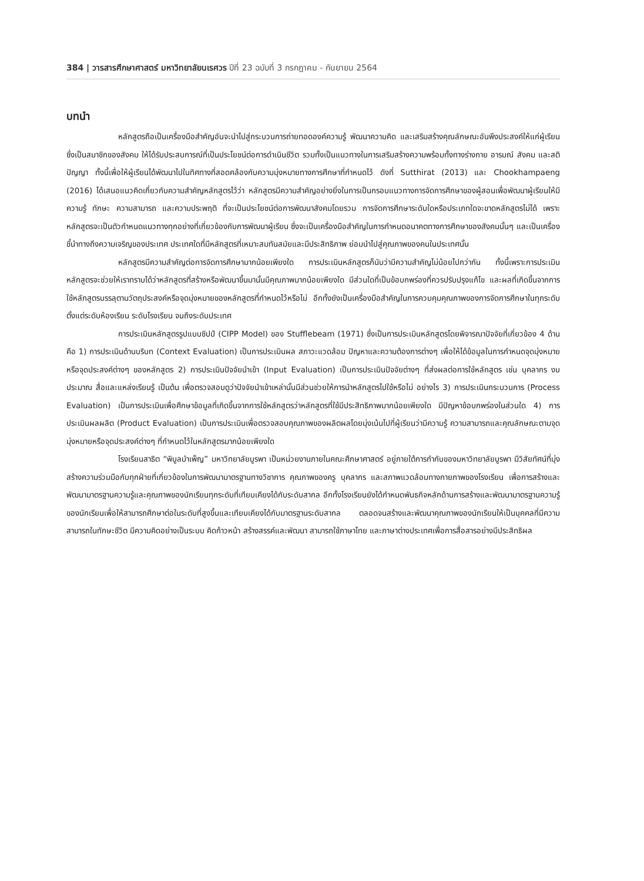384 | วารสารศึกษาศาสตร์ มหาวิทยาลัยนเรศวร ปีที่ 23 ฉบับที่ 3 กรกฎาคม - กันยายน 2564
บทนำ
หลักสูตรถือเป็นเครื่องมือสำคัญอันจะนำไปสู่กระบวนการถ่ายทอดองค์ความรู้ พัฒนาความคิด และเสริมสร้างคุณลักษณะอันพึงประสงค์ให้แก่ผู้เรียน ซึ่งเป็นสมาชิกของสังคม ให้ได้รับประสบการณ์ที่เป็นประโยชน์ต่อการดำเนินชีวิต รวมทั้งเป็นแนวทางในการเสริมสร้างความพร้อมทั้งทางร่างกาย อารมณ์ สังคม และสติปัญญา ทั้งนี้เพื่อให้ผู้เรียนได้พัฒนาไปในทิศทางที่สอดคล้องกับความมุ่งหมายทางการศึกษาที่กำหนดไว้ ดังที่ Sutthirat (2013) และ Chookhampaeng (2016) ได้เสนอแนวคิดเกี่ยวกับความสำคัญหลักสูตรไว้ว่า หลักสูตรมีความสำคัญอย่างยิ่งในการเป็นกรอบแนวทางการจัดการศึกษาของผู้สอนเพื่อพัฒนาผู้เรียนให้มีความรู้ ทักษะ ความสามารถ และความประพฤติ ที่จะเป็นประโยชน์ต่อการพัฒนาสังคมโดยรวม การจัดการศึกษาระดับใดหรือประเภทใดจะขาดหลักสูตรไม่ได้ เพราะหลักสูตรจะเป็นตัวกำหนดแนวทางทุกอย่างที่เกี่ยวข้องกับการพัฒนาผู้เรียน ซึ่งจะเป็นเครื่องมือสำคัญในการกำหนดอนาคตทางการศึกษาของสังคมนั้นๆ และเป็นเครื่องชี้นำทางถึงความเจริญของประเทศ ประเทศใดที่มีหลักสูตรที่เหมาะสมทันสมัยและมีประสิทธิภาพ ย่อมนำไปสู่คุณภาพของคนในประเทศนั้น
หลักสูตรมีความสำคัญต่อการจัดการศึกษามากน้อยเพียงใด การประเมินหลักสูตรก็นับว่ามีความสำคัญไม่น้อยไปกว่ากัน ทั้งนี้เพราะการประเมินหลักสูตรจะช่วยให้เราทราบได้ว่าหลักสูตรที่สร้างหรือพัฒนาขึ้นมานั้นมีคุณภาพมากน้อยเพียงใด มีส่วนใดที่เป็นข้อบกพร่องที่ควรปรับปรุงแก้ไข และผลที่เกิดขึ้นจากการใช้หลักสูตรบรรลุตามวัตถุประสงค์หรือจุดมุ่งหมายของหลักสูตรที่กำหนดไว้หรือไม่ อีกทั้งยังเป็นเครื่องมือสำคัญในการควบคุมคุณภาพของการจัดการศึกษาในทุกระดับ ตั้งแต่ระดับห้องเรียน ระดับโรงเรียน จนถึงระดับประเทศ
การประเมินหลักสูตรรูปแบบซิปป์ (CIPP Model) ของ Stufflebeam (1971) ซึ่งเป็นการประเมินหลักสูตรโดยพิจารณาปัจจัยที่เกี่ยวข้อง 4 ด้าน คือ 1) การประเมินด้านบริบท (Context Evaluation) เป็นการประเมินผล สภาวะแวดล้อม ปัญหาและความต้องการต่างๆ เพื่อให้ได้ข้อมูลในการกำหนดจุดมุ่งหมายหรือจุดประสงค์ต่างๆ ของหลักสูตร 2) การประเมินปัจจัยนำเข้า (Input Evaluation) เป็นการประเมินปัจจัยต่างๆ ที่ส่งผลต่อการใช้หลักสูตร เช่น บุคลากร งบประมาณ สื่อและแหล่งเรียนรู้ เป็นต้น เพื่อตรวจสอบดูว่าปัจจัยนำเข้าเหล่านั้นมีส่วนช่วยให้การนำหลักสูตรไปใช้หรือไม่ อย่างไร 3) การประเมินกระบวนการ (Process Evaluation) เป็นการประเมินเพื่อศึกษาข้อมูลที่เกิดขึ้นจากการใช้หลักสูตรว่าหลักสูตรที่ใช้มีประสิทธิภาพมากน้อยเพียงใด มีปัญหาข้อบกพร่องในส่วนใด 4) การประเมินผลผลิต (Product Evaluation) เป็นการประเมินเพื่อตรวจสอบคุณภาพของผลิตผลโดยมุ่งเน้นไปที่ผู้เรียนว่ามีความรู้ ความสามารถและคุณลักษณะตามจุดมุ่งหมายหรือจุดประสงค์ต่างๆ ที่กำหนดไว้ในหลักสูตรมากน้อยเพียงใด
โรงเรียนสาธิต “พิบูลบำเพ็ญ” มหาวิทยาลัยบูรพา เป็นหน่วยงานภายในคณะศึกษาศาสตร์ อยู่ภายใต้การกำกับของมหาวิทยาลัยบูรพา มีวิสัยทัศน์ที่มุ่งสร้างความร่วมมือกับทุกฝ่ายที่เกี่ยวข้องในการพัฒนามาตรฐานทางวิชาการ คุณภาพของครู บุคลากร และสภาพแวดล้อมทางกายภาพของโรงเรียน เพื่อการสร้างและพัฒนามาตรฐานความรู้และคุณภาพของนักเรียนทุกระดับที่เทียบเคียงได้กับระดับสากล อีกทั้งโรงเรียนยังได้กำหนดพันธกิจหลักด้านการสร้างและพัฒนามาตรฐานความรู้ของนักเรียนเพื่อให้สามารถศึกษาต่อในระดับที่สูงขึ้นและเทียบเคียงได้กับมาตรฐานระดับสากล ตลอดจนสร้างและพัฒนาคุณภาพของนักเรียนให้เป็นบุคคลที่มีความสามารถในทักษะชีวิต มีความคิดอย่างเป็นระบบ คิดก้าวหน้า สร้างสรรค์และพัฒนา สามารถใช้ภาษาไทย และภาษาต่างประเทศเพื่อการสื่อสารอย่างมีประสิทธิผล